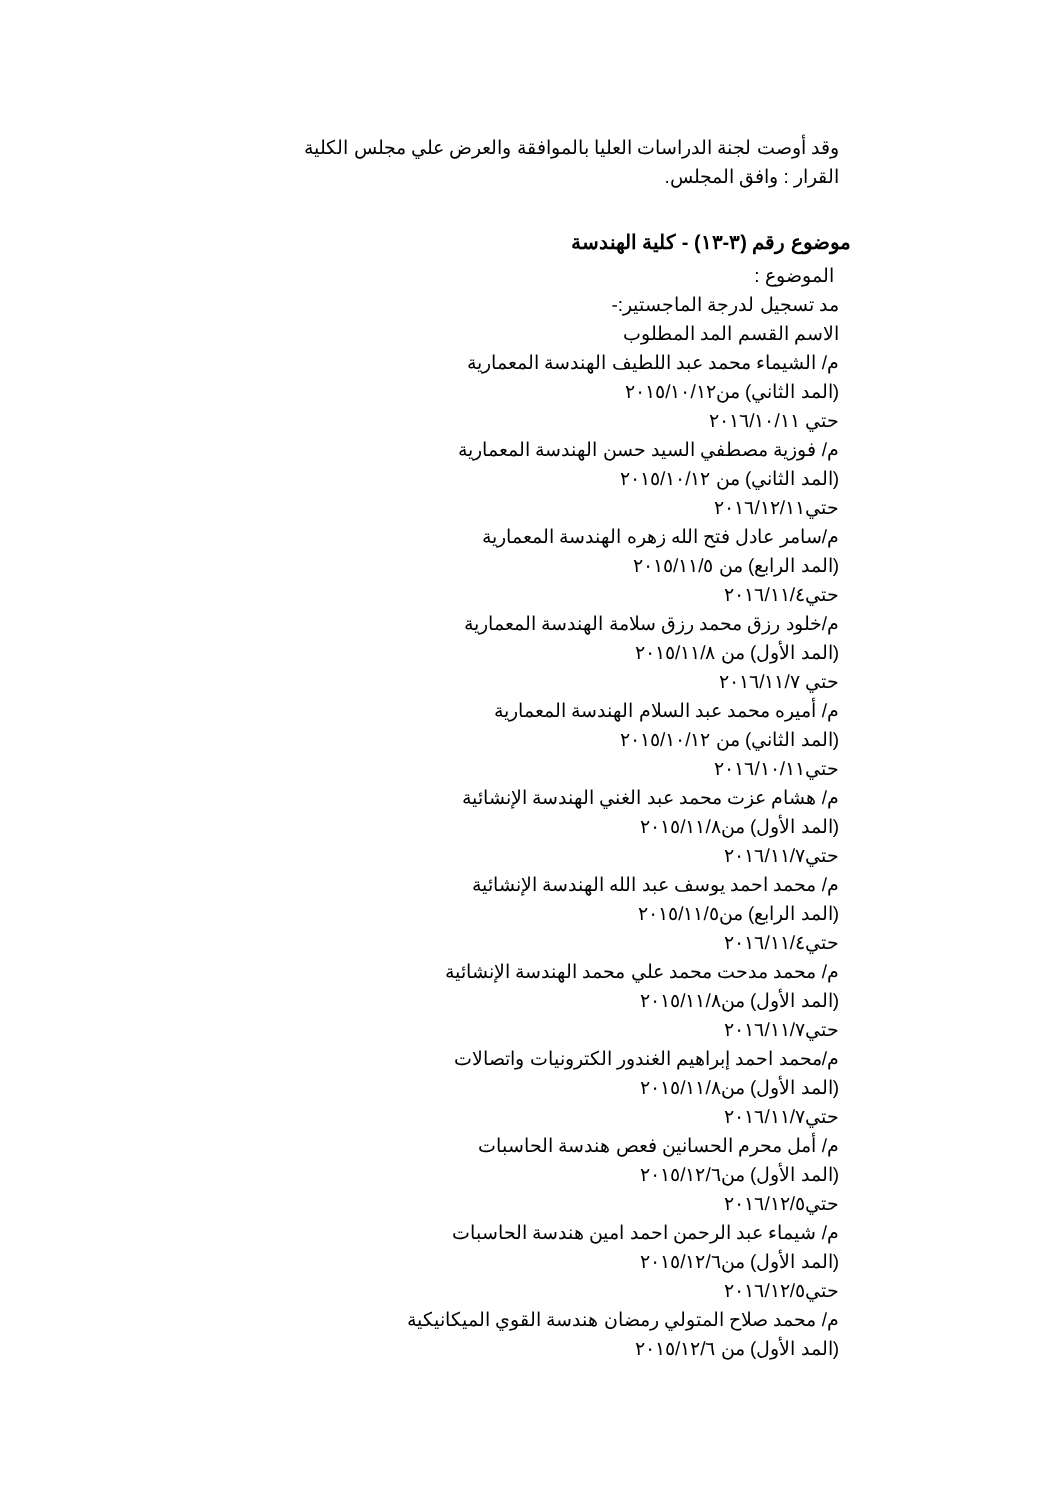وقد أوصت لجنة الدراسات العليا بالموافقة والعرض علي مجلس الكلية
القرار : وافق المجلس.
موضوع رقم (٣-١٣) - كلية الهندسة
الموضوع :
مد تسجيل لدرجة الماجستير:-
الاسم القسم المد المطلوب
م/ الشيماء محمد عبد اللطيف الهندسة المعمارية
(المد الثاني) من٢٠١٥/١٠/١٢
حتي ٢٠١٦/١٠/١١
م/ فوزية مصطفي السيد حسن الهندسة المعمارية
(المد الثاني) من ٢٠١٥/١٠/١٢
حتي٢٠١٦/١٢/١١
م/سامر عادل فتح الله زهره الهندسة المعمارية
(المد الرابع) من ٢٠١٥/١١/٥
حتي٢٠١٦/١١/٤
م/خلود رزق محمد رزق سلامة الهندسة المعمارية
(المد الأول) من ٢٠١٥/١١/٨
حتي ٢٠١٦/١١/٧
م/ أميره محمد عبد السلام الهندسة المعمارية
(المد الثاني) من ٢٠١٥/١٠/١٢
حتي٢٠١٦/١٠/١١
م/ هشام عزت محمد عبد الغني الهندسة الإنشائية
(المد الأول) من٢٠١٥/١١/٨
حتي٢٠١٦/١١/٧
م/ محمد احمد يوسف عبد الله الهندسة الإنشائية
(المد الرابع) من٢٠١٥/١١/٥
حتي٢٠١٦/١١/٤
م/ محمد مدحت محمد علي محمد الهندسة الإنشائية
(المد الأول) من٢٠١٥/١١/٨
حتي٢٠١٦/١١/٧
م/محمد احمد إبراهيم الغندور الكترونيات واتصالات
(المد الأول) من٢٠١٥/١١/٨
حتي٢٠١٦/١١/٧
م/ أمل محرم الحسانين فعص هندسة الحاسبات
(المد الأول) من٢٠١٥/١٢/٦
حتي٢٠١٦/١٢/٥
م/ شيماء عبد الرحمن احمد امين هندسة الحاسبات
(المد الأول) من٢٠١٥/١٢/٦
حتي٢٠١٦/١٢/٥
م/ محمد صلاح المتولي رمضان هندسة القوي الميكانيكية
(المد الأول) من ٢٠١٥/١٢/٦